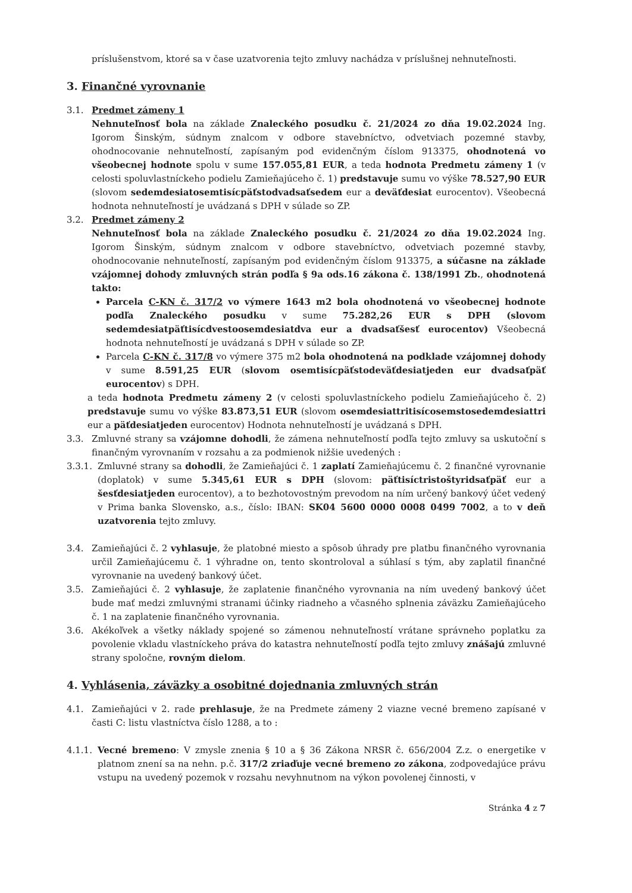príslušenstvom, ktoré sa v čase uzatvorenia tejto zmluvy nachádza v príslušnej nehnuteľnosti.
3. Finančné vyrovnanie
3.1. Predmet zámeny 1
Nehnuteľnosť bola na základe Znaleckého posudku č. 21/2024 zo dňa 19.02.2024 Ing. Igorom Šinským, súdnym znalcom v odbore stavebníctvo, odvetviach pozemné stavby, ohodnocovanie nehnuteľností, zapísaným pod evidenčným číslom 913375, ohodnotená vo všeobecnej hodnote spolu v sume 157.055,81 EUR, a teda hodnota Predmetu zámeny 1 (v celosti spoluvlastníckeho podielu Zamieňajúceho č. 1) predstavuje sumu vo výške 78.527,90 EUR (slovom sedemdesiatosemtisícpäťstodvadsaťsedem eur a deväťdesiat eurocentov). Všeobecná hodnota nehnuteľností je uvádzaná s DPH v súlade so ZP.
3.2. Predmet zámeny 2
Nehnuteľnosť bola na základe Znaleckého posudku č. 21/2024 zo dňa 19.02.2024 Ing. Igorom Šinským, súdnym znalcom v odbore stavebníctvo, odvetviach pozemné stavby, ohodnocovanie nehnuteľností, zapísaným pod evidenčným číslom 913375, a súčasne na základe vzájomnej dohody zmluvných strán podľa § 9a ods.16 zákona č. 138/1991 Zb., ohodnotená takto:
Parcela C-KN č. 317/2 vo výmere 1643 m2 bola ohodnotená vo všeobecnej hodnote podľa Znaleckého posudku v sume 75.282,26 EUR s DPH (slovom sedemdesiatpäťtisícdvestoosemdesiatdva eur a dvadsaťšesť eurocentov) Všeobecná hodnota nehnuteľností je uvádzaná s DPH v súlade so ZP.
Parcela C-KN č. 317/8 vo výmere 375 m2 bola ohodnotená na podklade vzájomnej dohody v sume 8.591,25 EUR (slovom osemtisícpäťstodeväťdesiatjeden eur dvadsaťpäť eurocentov) s DPH.
a teda hodnota Predmetu zámeny 2 (v celosti spoluvlastníckeho podielu Zamieňajúceho č. 2) predstavuje sumu vo výške 83.873,51 EUR (slovom osemdesiattritisícosemstosedemdesiattri eur a päťdesiatjeden eurocentov) Hodnota nehnuteľností je uvádzaná s DPH.
3.3. Zmluvné strany sa vzájomne dohodli, že zámena nehnuteľností podľa tejto zmluvy sa uskutoční s finančným vyrovnaním v rozsahu a za podmienok nižšie uvedených :
3.3.1.
Zmluvné strany sa dohodli, že Zamieňajúci č. 1 zaplatí Zamieňajúcemu č. 2 finančné vyrovnanie (doplatok) v sume 5.345,61 EUR s DPH (slovom: päťtisíctristoštyridsaťpäť eur a šesťdesiatjeden eurocentov), a to bezhotovostným prevodom na ním určený bankový účet vedený v Prima banka Slovensko, a.s., číslo: IBAN: SK04 5600 0000 0008 0499 7002, a to v deň uzatvorenia tejto zmluvy.
3.4. Zamieňajúci č. 2 vyhlasuje, že platobné miesto a spôsob úhrady pre platbu finančného vyrovnania určil Zamieňajúcemu č. 1 výhradne on, tento skontroloval a súhlasí s tým, aby zaplatil finančné vyrovnanie na uvedený bankový účet.
3.5. Zamieňajúci č. 2 vyhlasuje, že zaplatenie finančného vyrovnania na ním uvedený bankový účet bude mať medzi zmluvnými stranami účinky riadneho a včasného splnenia záväzku Zamieňajúceho č. 1 na zaplatenie finančného vyrovnania.
3.6. Akékoľvek a všetky náklady spojené so zámenou nehnuteľností vrátane správneho poplatku za povolenie vkladu vlastníckeho práva do katastra nehnuteľností podľa tejto zmluvy znášajú zmluvné strany spoločne, rovným dielom.
4. Vyhlásenia, záväzky a osobitné dojednania zmluvných strán
4.1. Zamieňajúci v 2. rade prehlasuje, že na Predmete zámeny 2 viazne vecné bremeno zapísané v časti C: listu vlastníctva číslo 1288, a to :
4.1.1.
Vecné bremeno: V zmysle znenia § 10 a § 36 Zákona NRSR č. 656/2004 Z.z. o energetike v platnom znení sa na nehn. p.č. 317/2 zriaďuje vecné bremeno zo zákona, zodpovedajúce právu vstupu na uvedený pozemok v rozsahu nevyhnutnom na výkon povolenej činnosti, v
Stránka 4 z 7